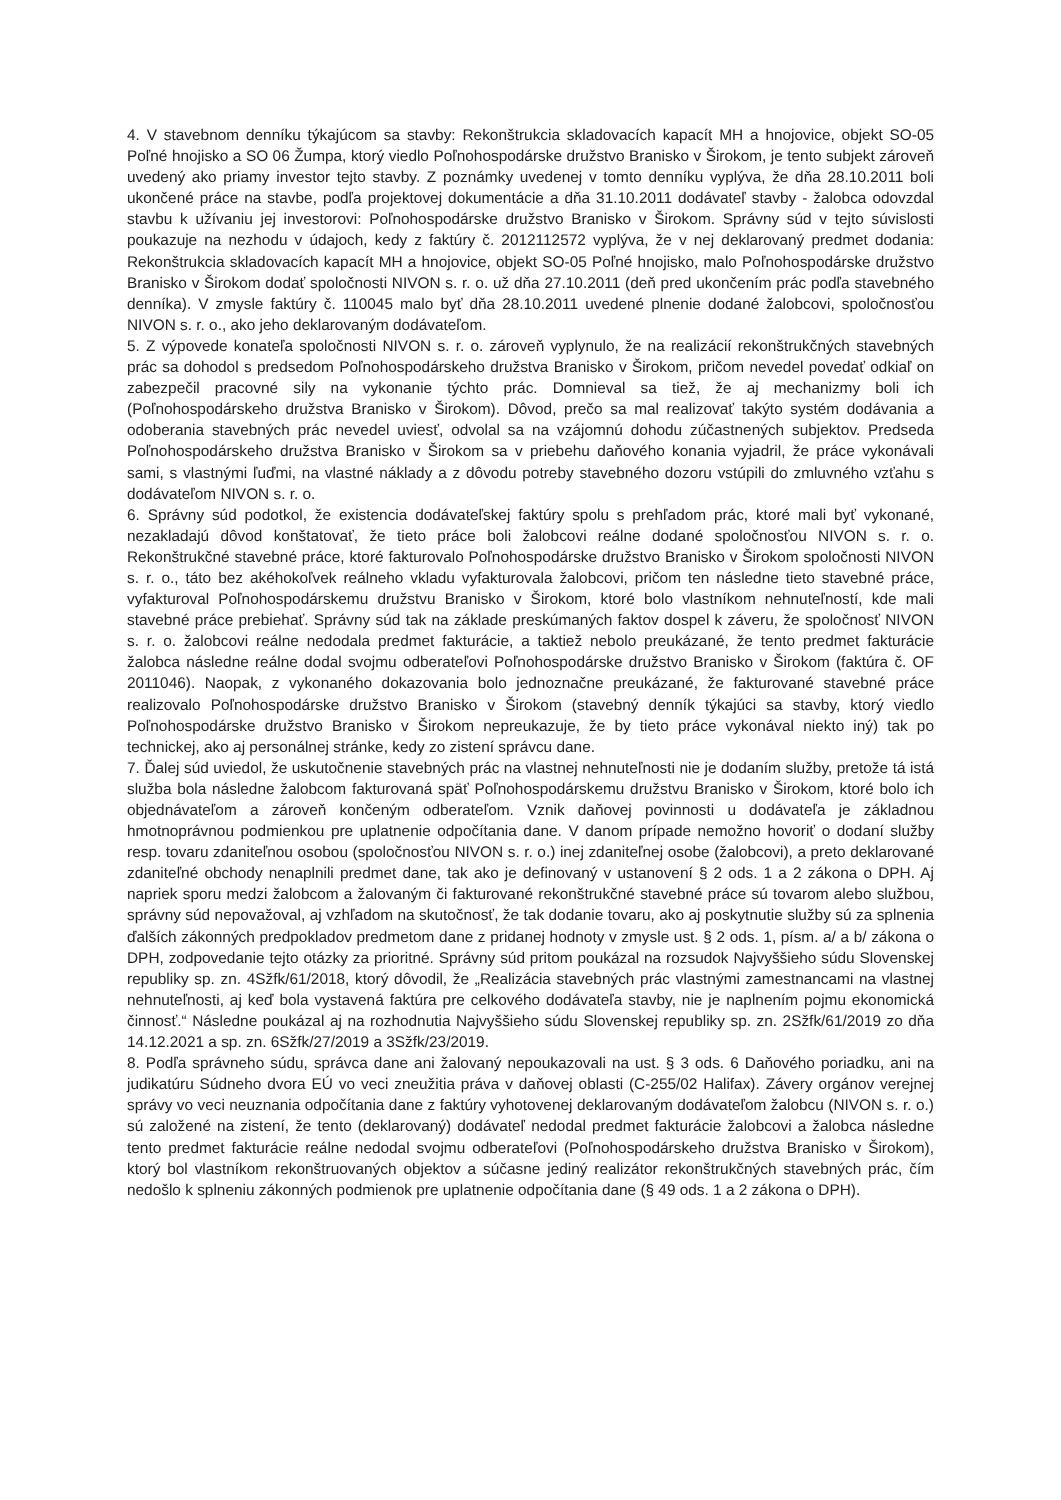4. V stavebnom denníku týkajúcom sa stavby: Rekonštrukcia skladovacích kapacít MH a hnojovice, objekt SO-05 Poľné hnojisko a SO 06 Žumpa, ktorý viedlo Poľnohospodárske družstvo Branisko v Širokom, je tento subjekt zároveň uvedený ako priamy investor tejto stavby. Z poznámky uvedenej v tomto denníku vyplýva, že dňa 28.10.2011 boli ukončené práce na stavbe, podľa projektovej dokumentácie a dňa 31.10.2011 dodávateľ stavby - žalobca odovzdal stavbu k užívaniu jej investorovi: Poľnohospodárske družstvo Branisko v Širokom. Správny súd v tejto súvislosti poukazuje na nezhodu v údajoch, kedy z faktúry č. 2012112572 vyplýva, že v nej deklarovaný predmet dodania: Rekonštrukcia skladovacích kapacít MH a hnojovice, objekt SO-05 Poľné hnojisko, malo Poľnohospodárske družstvo Branisko v Širokom dodať spoločnosti NIVON s. r. o. už dňa 27.10.2011 (deň pred ukončením prác podľa stavebného denníka). V zmysle faktúry č. 110045 malo byť dňa 28.10.2011 uvedené plnenie dodané žalobcovi, spoločnosťou NIVON s. r. o., ako jeho deklarovaným dodávateľom.
5. Z výpovede konateľa spoločnosti NIVON s. r. o. zároveň vyplynulo, že na realizácií rekonštrukčných stavebných prác sa dohodol s predsedom Poľnohospodárskeho družstva Branisko v Širokom, pričom nevedel povedať odkiaľ on zabezpečil pracovné sily na vykonanie týchto prác. Domnieval sa tiež, že aj mechanizmy boli ich (Poľnohospodárskeho družstva Branisko v Širokom). Dôvod, prečo sa mal realizovať takýto systém dodávania a odoberania stavebných prác nevedel uviesť, odvolal sa na vzájomnú dohodu zúčastnených subjektov. Predseda Poľnohospodárskeho družstva Branisko v Širokom sa v priebehu daňového konania vyjadril, že práce vykonávali sami, s vlastnými ľuďmi, na vlastné náklady a z dôvodu potreby stavebného dozoru vstúpili do zmluvného vzťahu s dodávateľom NIVON s. r. o.
6. Správny súd podotkol, že existencia dodávateľskej faktúry spolu s prehľadom prác, ktoré mali byť vykonané, nezakladajú dôvod konštatovať, že tieto práce boli žalobcovi reálne dodané spoločnosťou NIVON s. r. o. Rekonštrukčné stavebné práce, ktoré fakturovalo Poľnohospodárske družstvo Branisko v Širokom spoločnosti NIVON s. r. o., táto bez akéhokoľvek reálneho vkladu vyfakturovala žalobcovi, pričom ten následne tieto stavebné práce, vyfakturoval Poľnohospodárskemu družstvu Branisko v Širokom, ktoré bolo vlastníkom nehnuteľností, kde mali stavebné práce prebiehať. Správny súd tak na základe preskúmaných faktov dospel k záveru, že spoločnosť NIVON s. r. o. žalobcovi reálne nedodala predmet fakturácie, a taktiež nebolo preukázané, že tento predmet fakturácie žalobca následne reálne dodal svojmu odberateľovi Poľnohospodárske družstvo Branisko v Širokom (faktúra č. OF 2011046). Naopak, z vykonaného dokazovania bolo jednoznačne preukázané, že fakturované stavebné práce realizovalo Poľnohospodárske družstvo Branisko v Širokom (stavebný denník týkajúci sa stavby, ktorý viedlo Poľnohospodárske družstvo Branisko v Širokom nepreukazuje, že by tieto práce vykonával niekto iný) tak po technickej, ako aj personálnej stránke, kedy zo zistení správcu dane.
7. Ďalej súd uviedol, že uskutočnenie stavebných prác na vlastnej nehnuteľnosti nie je dodaním služby, pretože tá istá služba bola následne žalobcom fakturovaná späť Poľnohospodárskemu družstvu Branisko v Širokom, ktoré bolo ich objednávateľom a zároveň končeným odberateľom. Vznik daňovej povinnosti u dodávateľa je základnou hmotnoprávnou podmienkou pre uplatnenie odpočítania dane. V danom prípade nemožno hovoriť o dodaní služby resp. tovaru zdaniteľnou osobou (spoločnosťou NIVON s. r. o.) inej zdaniteľnej osobe (žalobcovi), a preto deklarované zdaniteľné obchody nenaplnili predmet dane, tak ako je definovaný v ustanovení § 2 ods. 1 a 2 zákona o DPH. Aj napriek sporu medzi žalobcom a žalovaným či fakturované rekonštrukčné stavebné práce sú tovarom alebo službou, správny súd nepovažoval, aj vzhľadom na skutočnosť, že tak dodanie tovaru, ako aj poskytnutie služby sú za splnenia ďalších zákonných predpokladov predmetom dane z pridanej hodnoty v zmysle ust. § 2 ods. 1, písm. a/ a b/ zákona o DPH, zodpovedanie tejto otázky za prioritné. Správny súd pritom poukázal na rozsudok Najvyššieho súdu Slovenskej republiky sp. zn. 4Sžfk/61/2018, ktorý dôvodil, že „Realizácia stavebných prác vlastnými zamestnancami na vlastnej nehnuteľnosti, aj keď bola vystavená faktúra pre celkového dodávateľa stavby, nie je naplnením pojmu ekonomická činnosť.“ Následne poukázal aj na rozhodnutia Najvyššieho súdu Slovenskej republiky sp. zn. 2Sžfk/61/2019 zo dňa 14.12.2021 a sp. zn. 6Sžfk/27/2019 a 3Sžfk/23/2019.
8. Podľa správneho súdu, správca dane ani žalovaný nepoukazovali na ust. § 3 ods. 6 Daňového poriadku, ani na judikatúru Súdneho dvora EÚ vo veci zneužitia práva v daňovej oblasti (C-255/02 Halifax). Závery orgánov verejnej správy vo veci neuznania odpočítania dane z faktúry vyhotovenej deklarovaným dodávateľom žalobcu (NIVON s. r. o.) sú založené na zistení, že tento (deklarovaný) dodávateľ nedodal predmet fakturácie žalobcovi a žalobca následne tento predmet fakturácie reálne nedodal svojmu odberateľovi (Poľnohospodárskeho družstva Branisko v Širokom), ktorý bol vlastníkom rekonštruovaných objektov a súčasne jediný realizátor rekonštrukčných stavebných prác, čím nedošlo k splneniu zákonných podmienok pre uplatnenie odpočítania dane (§ 49 ods. 1 a 2 zákona o DPH).